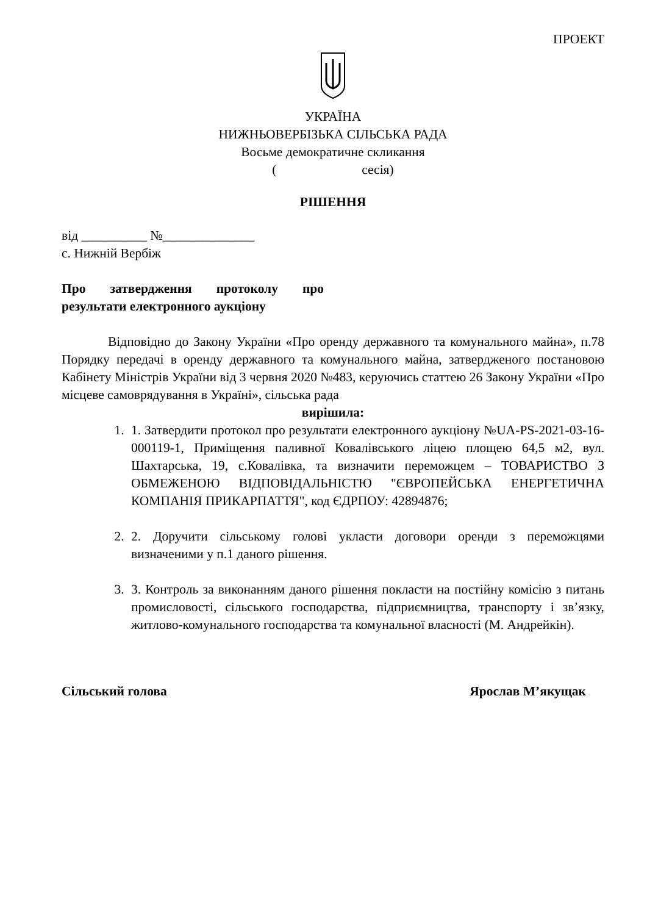ПРОЕКТ
УКРАЇНА
НИЖНЬОВЕРБІЗЬКА СІЛЬСЬКА РАДА
Восьме демократичне скликання
( сесія)
РІШЕННЯ
від __________ №______________
с. Нижній Вербіж
Про затвердження протоколу про результати електронного аукціону
Відповідно до Закону України «Про оренду державного та комунального майна», п.78 Порядку передачі в оренду державного та комунального майна, затвердженого постановою Кабінету Міністрів України від 3 червня 2020 №483, керуючись статтею 26 Закону України «Про місцеве самоврядування в Україні», сільська рада
вирішила:
1. 1. Затвердити протокол про результати електронного аукціону №UA-PS-2021-03-16-000119-1, Приміщення паливної Ковалівського ліцею площею 64,5 м2, вул. Шахтарська, 19, с.Ковалівка, та визначити переможцем – ТОВАРИСТВО З ОБМЕЖЕНОЮ ВІДПОВІДАЛЬНІСТЮ "ЄВРОПЕЙСЬКА ЕНЕРГЕТИЧНА КОМПАНІЯ ПРИКАРПАТТЯ", код ЄДРПОУ: 42894876;
2. 2. Доручити сільському голові укласти договори оренди з переможцями визначеними у п.1 даного рішення.
3. 3. Контроль за виконанням даного рішення покласти на постійну комісію з питань промисловості, сільського господарства, підприємництва, транспорту і зв’язку, житлово-комунального господарства та комунальної власності (М. Андрейкін).
Сільський голова Ярослав М’якущак